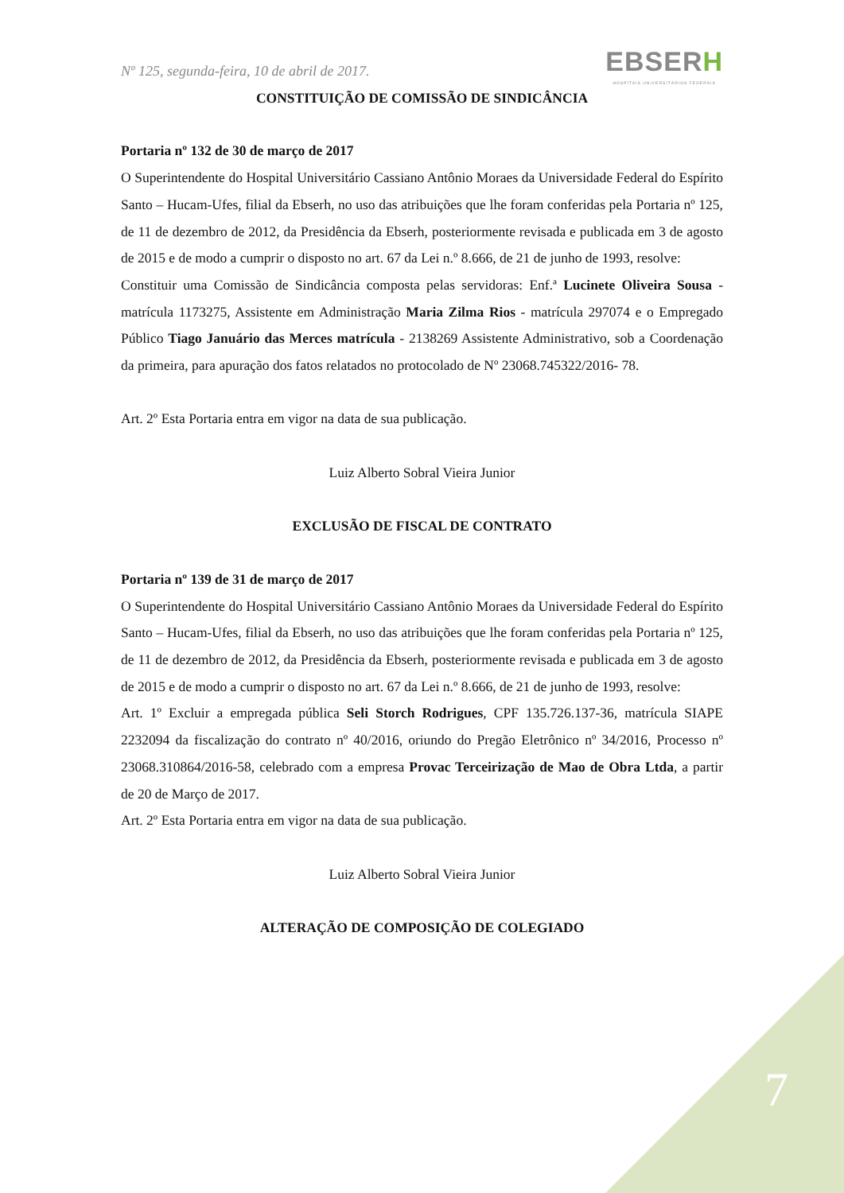Nº 125, segunda-feira, 10 de abril de 2017.
EBSERH
HOSPITAIS UNIVERSITÁRIOS FEDERAIS
CONSTITUIÇÃO DE COMISSÃO DE SINDICÂNCIA
Portaria nº 132 de 30 de março de 2017
O Superintendente do Hospital Universitário Cassiano Antônio Moraes da Universidade Federal do Espírito Santo – Hucam-Ufes, filial da Ebserh, no uso das atribuições que lhe foram conferidas pela Portaria nº 125, de 11 de dezembro de 2012, da Presidência da Ebserh, posteriormente revisada e publicada em 3 de agosto de 2015 e de modo a cumprir o disposto no art. 67 da Lei n.º 8.666, de 21 de junho de 1993, resolve:
Constituir uma Comissão de Sindicância composta pelas servidoras: Enf.ª Lucinete Oliveira Sousa - matrícula 1173275, Assistente em Administração Maria Zilma Rios - matrícula 297074 e o Empregado Público Tiago Januário das Merces matrícula - 2138269 Assistente Administrativo, sob a Coordenação da primeira, para apuração dos fatos relatados no protocolado de Nº 23068.745322/2016- 78.
Art. 2º Esta Portaria entra em vigor na data de sua publicação.
Luiz Alberto Sobral Vieira Junior
EXCLUSÃO DE FISCAL DE CONTRATO
Portaria nº 139 de 31 de março de 2017
O Superintendente do Hospital Universitário Cassiano Antônio Moraes da Universidade Federal do Espírito Santo – Hucam-Ufes, filial da Ebserh, no uso das atribuições que lhe foram conferidas pela Portaria nº 125, de 11 de dezembro de 2012, da Presidência da Ebserh, posteriormente revisada e publicada em 3 de agosto de 2015 e de modo a cumprir o disposto no art. 67 da Lei n.º 8.666, de 21 de junho de 1993, resolve:
Art. 1º Excluir a empregada pública Seli Storch Rodrigues, CPF 135.726.137-36, matrícula SIAPE 2232094 da fiscalização do contrato nº 40/2016, oriundo do Pregão Eletrônico nº 34/2016, Processo nº 23068.310864/2016-58, celebrado com a empresa Provac Terceirização de Mao de Obra Ltda, a partir de 20 de Março de 2017.
Art. 2º Esta Portaria entra em vigor na data de sua publicação.
Luiz Alberto Sobral Vieira Junior
ALTERAÇÃO DE COMPOSIÇÃO DE COLEGIADO
7